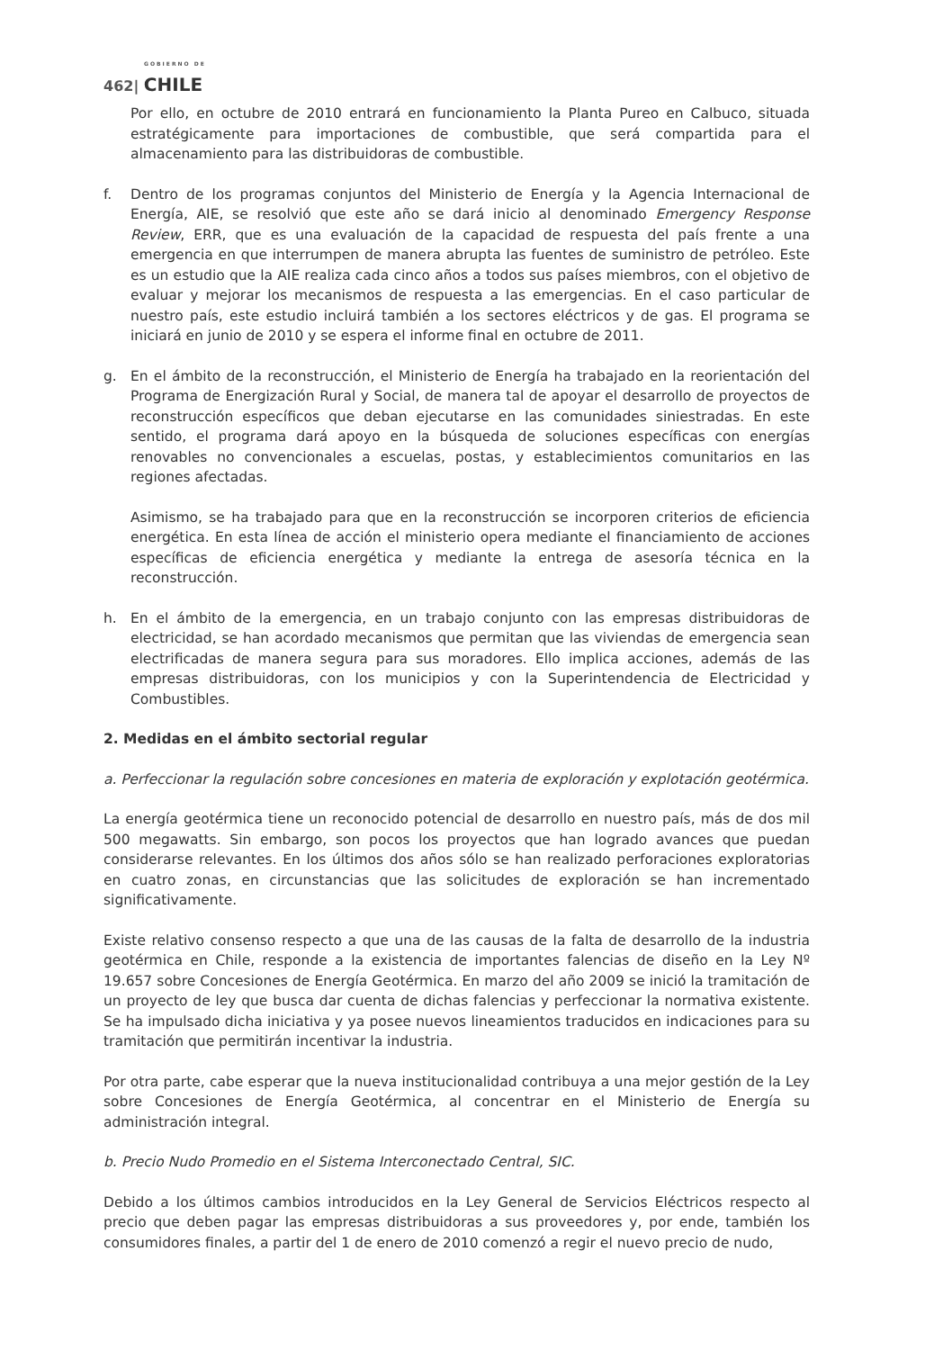GOBIERNO DE
462| CHILE
Por ello, en octubre de 2010 entrará en funcionamiento la Planta Pureo en Calbuco, situada estratégicamente para importaciones de combustible, que será compartida para el almacenamiento para las distribuidoras de combustible.
f. Dentro de los programas conjuntos del Ministerio de Energía y la Agencia Internacional de Energía, AIE, se resolvió que este año se dará inicio al denominado Emergency Response Review, ERR, que es una evaluación de la capacidad de respuesta del país frente a una emergencia en que interrumpen de manera abrupta las fuentes de suministro de petróleo. Este es un estudio que la AIE realiza cada cinco años a todos sus países miembros, con el objetivo de evaluar y mejorar los mecanismos de respuesta a las emergencias. En el caso particular de nuestro país, este estudio incluirá también a los sectores eléctricos y de gas. El programa se iniciará en junio de 2010 y se espera el informe final en octubre de 2011.
g. En el ámbito de la reconstrucción, el Ministerio de Energía ha trabajado en la reorientación del Programa de Energización Rural y Social, de manera tal de apoyar el desarrollo de proyectos de reconstrucción específicos que deban ejecutarse en las comunidades siniestradas. En este sentido, el programa dará apoyo en la búsqueda de soluciones específicas con energías renovables no convencionales a escuelas, postas, y establecimientos comunitarios en las regiones afectadas.
Asimismo, se ha trabajado para que en la reconstrucción se incorporen criterios de eficiencia energética. En esta línea de acción el ministerio opera mediante el financiamiento de acciones específicas de eficiencia energética y mediante la entrega de asesoría técnica en la reconstrucción.
h. En el ámbito de la emergencia, en un trabajo conjunto con las empresas distribuidoras de electricidad, se han acordado mecanismos que permitan que las viviendas de emergencia sean electrificadas de manera segura para sus moradores. Ello implica acciones, además de las empresas distribuidoras, con los municipios y con la Superintendencia de Electricidad y Combustibles.
2. Medidas en el ámbito sectorial regular
a. Perfeccionar la regulación sobre concesiones en materia de exploración y explotación geotérmica.
La energía geotérmica tiene un reconocido potencial de desarrollo en nuestro país, más de dos mil 500 megawatts. Sin embargo, son pocos los proyectos que han logrado avances que puedan considerarse relevantes. En los últimos dos años sólo se han realizado perforaciones exploratorias en cuatro zonas, en circunstancias que las solicitudes de exploración se han incrementado significativamente.
Existe relativo consenso respecto a que una de las causas de la falta de desarrollo de la industria geotérmica en Chile, responde a la existencia de importantes falencias de diseño en la Ley Nº 19.657 sobre Concesiones de Energía Geotérmica. En marzo del año 2009 se inició la tramitación de un proyecto de ley que busca dar cuenta de dichas falencias y perfeccionar la normativa existente. Se ha impulsado dicha iniciativa y ya posee nuevos lineamientos traducidos en indicaciones para su tramitación que permitirán incentivar la industria.
Por otra parte, cabe esperar que la nueva institucionalidad contribuya a una mejor gestión de la Ley sobre Concesiones de Energía Geotérmica, al concentrar en el Ministerio de Energía su administración integral.
b. Precio Nudo Promedio en el Sistema Interconectado Central, SIC.
Debido a los últimos cambios introducidos en la Ley General de Servicios Eléctricos respecto al precio que deben pagar las empresas distribuidoras a sus proveedores y, por ende, también los consumidores finales, a partir del 1 de enero de 2010 comenzó a regir el nuevo precio de nudo,